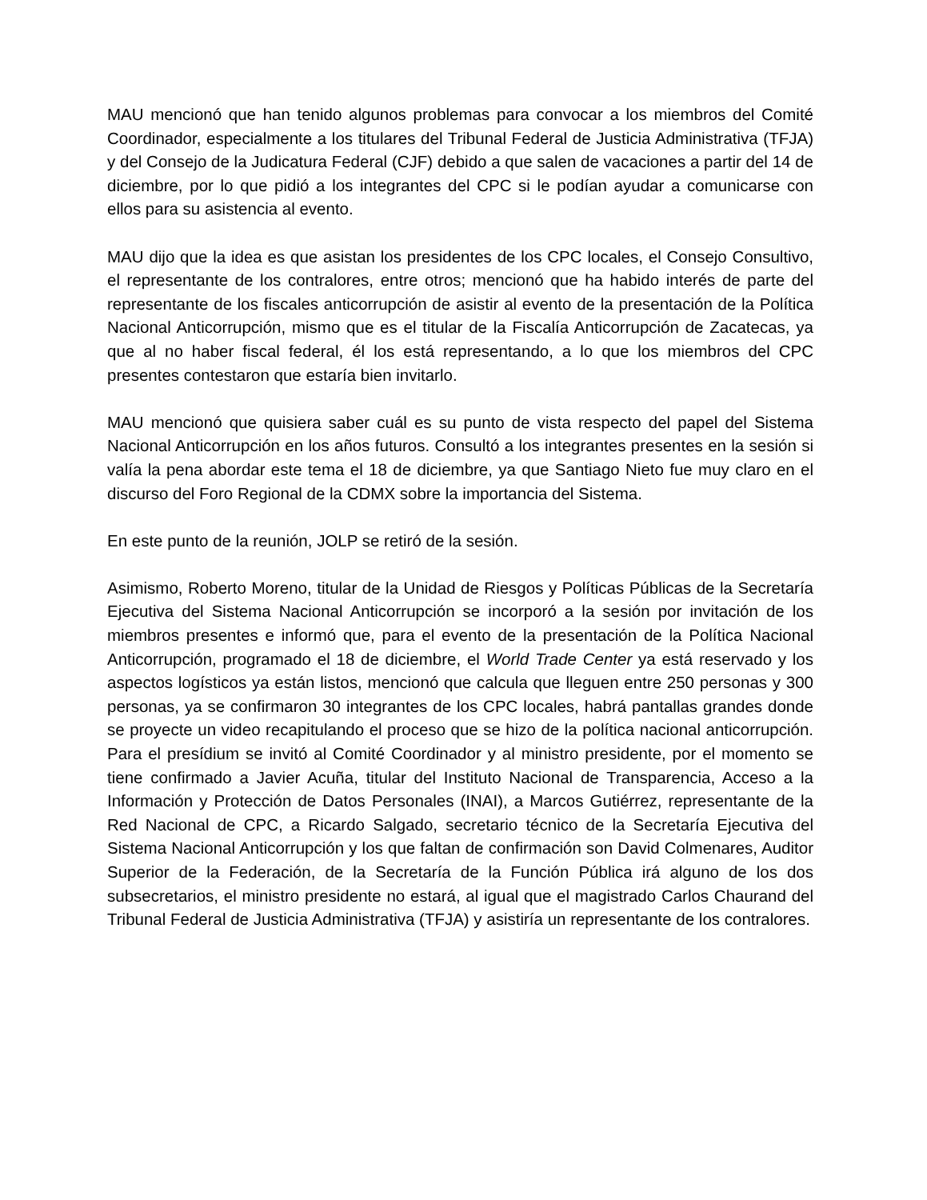MAU mencionó que han tenido algunos problemas para convocar a los miembros del Comité Coordinador, especialmente a los titulares del Tribunal Federal de Justicia Administrativa (TFJA) y del Consejo de la Judicatura Federal (CJF) debido a que salen de vacaciones a partir del 14 de diciembre, por lo que pidió a los integrantes del CPC si le podían ayudar a comunicarse con ellos para su asistencia al evento.
MAU dijo que la idea es que asistan los presidentes de los CPC locales, el Consejo Consultivo, el representante de los contralores, entre otros; mencionó que ha habido interés de parte del representante de los fiscales anticorrupción de asistir al evento de la presentación de la Política Nacional Anticorrupción, mismo que es el titular de la Fiscalía Anticorrupción de Zacatecas, ya que al no haber fiscal federal, él los está representando, a lo que los miembros del CPC presentes contestaron que estaría bien invitarlo.
MAU mencionó que quisiera saber cuál es su punto de vista respecto del papel del Sistema Nacional Anticorrupción en los años futuros. Consultó a los integrantes presentes en la sesión si valía la pena abordar este tema el 18 de diciembre, ya que Santiago Nieto fue muy claro en el discurso del Foro Regional de la CDMX sobre la importancia del Sistema.
En este punto de la reunión, JOLP se retiró de la sesión.
Asimismo, Roberto Moreno, titular de la Unidad de Riesgos y Políticas Públicas de la Secretaría Ejecutiva del Sistema Nacional Anticorrupción se incorporó a la sesión por invitación de los miembros presentes e informó que, para el evento de la presentación de la Política Nacional Anticorrupción, programado el 18 de diciembre, el World Trade Center ya está reservado y los aspectos logísticos ya están listos, mencionó que calcula que lleguen entre 250 personas y 300 personas, ya se confirmaron 30 integrantes de los CPC locales, habrá pantallas grandes donde se proyecte un video recapitulando el proceso que se hizo de la política nacional anticorrupción. Para el presídium se invitó al Comité Coordinador y al ministro presidente, por el momento se tiene confirmado a Javier Acuña, titular del Instituto Nacional de Transparencia, Acceso a la Información y Protección de Datos Personales (INAI), a Marcos Gutiérrez, representante de la Red Nacional de CPC, a Ricardo Salgado, secretario técnico de la Secretaría Ejecutiva del Sistema Nacional Anticorrupción y los que faltan de confirmación son David Colmenares, Auditor Superior de la Federación, de la Secretaría de la Función Pública irá alguno de los dos subsecretarios, el ministro presidente no estará, al igual que el magistrado Carlos Chaurand del Tribunal Federal de Justicia Administrativa (TFJA) y asistiría un representante de los contralores.